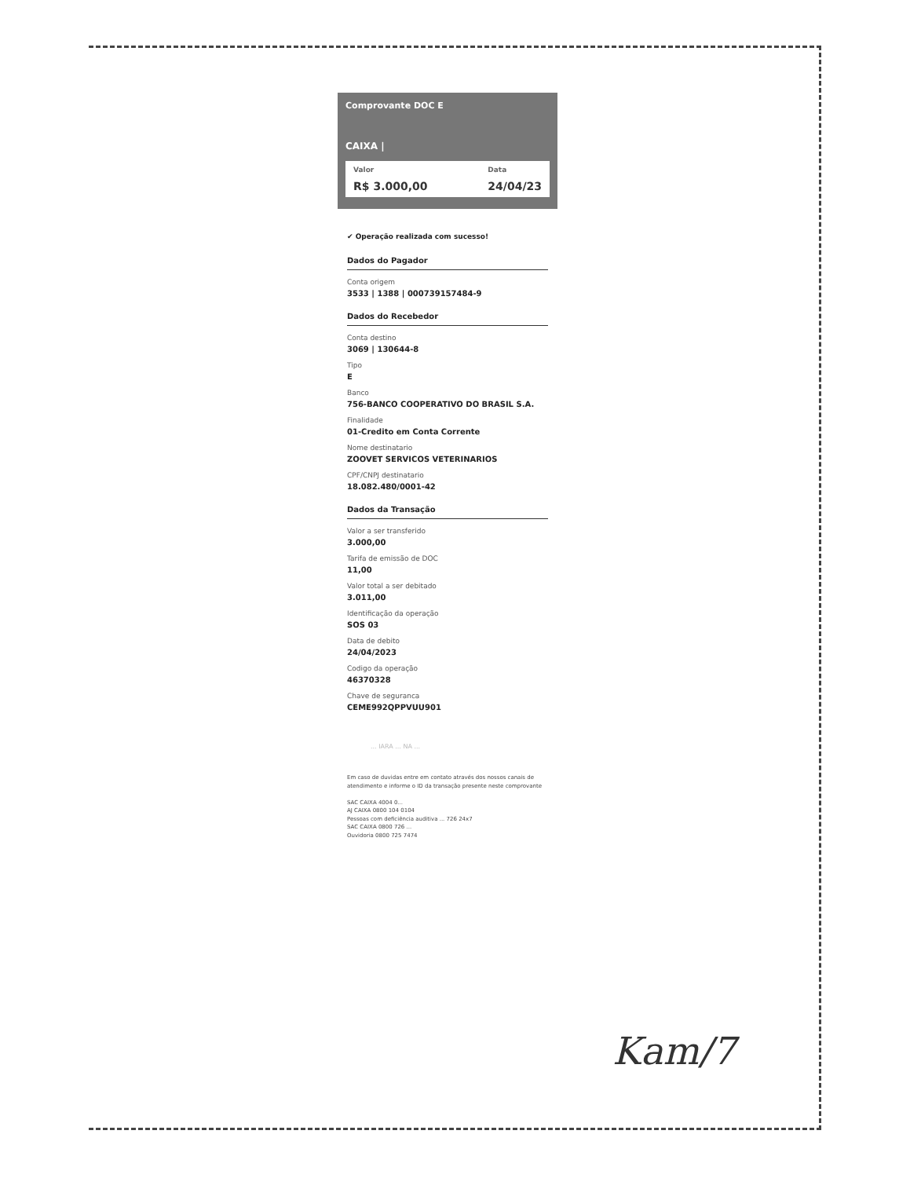Comprovante DOC E
CAIXA |
Valor
R$ 3.000,00
Data
24/04/23
✔ Operação realizada com sucesso!
Dados do Pagador
Conta origem
3533 | 1388 | 000739157484-9
Dados do Recebedor
Conta destino
3069 | 130644-8
Tipo
E
Banco
756-BANCO COOPERATIVO DO BRASIL S.A.
Finalidade
01-Credito em Conta Corrente
Nome destinatario
ZOOVET SERVICOS VETERINARIOS
CPF/CNPJ destinatario
18.082.480/0001-42
Dados da Transação
Valor a ser transferido
3.000,00
Tarifa de emissão de DOC
11,00
Valor total a ser debitado
3.011,00
Identificação da operação
SOS 03
Data de debito
24/04/2023
Codigo da operação
46370328
Chave de seguranca
CEME992QPPVUU901
... IARA ... NA ...
Em caso de duvidas entre em contato através dos nossos canais de atendimento e informe o ID da transação presente neste comprovante
SAC CAIXA 4004 0...
AJ CAIXA 0800 104 0104
Pessoas com deficiência auditiva ... 726 24x7
SAC CAIXA 0800 726 ...
Ouvidoria 0800 725 7474
Kam/7